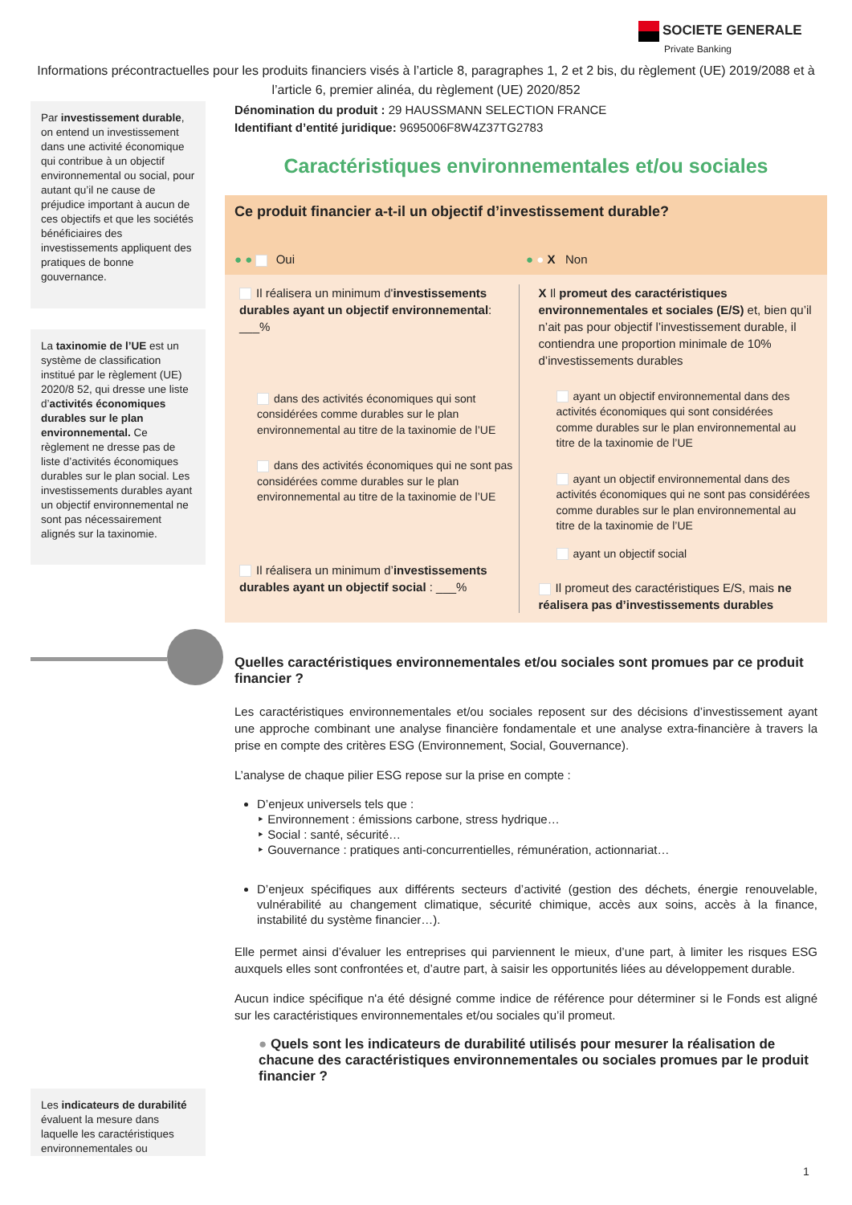SOCIETE GENERALE
Private Banking
Informations précontractuelles pour les produits financiers visés à l’article 8, paragraphes 1, 2 et 2 bis, du règlement (UE) 2019/2088 et à l’article 6, premier alinéa, du règlement (UE) 2020/852
Par investissement durable, on entend un investissement dans une activité économique qui contribue à un objectif environnemental ou social, pour autant qu’il ne cause de préjudice important à aucun de ces objectifs et que les sociétés bénéficiaires des investissements appliquent des pratiques de bonne gouvernance.
La taxinomie de l’UE est un système de classification institué par le règlement (UE) 2020/8 52, qui dresse une liste d’activités économiques durables sur le plan environnemental. Ce règlement ne dresse pas de liste d’activités économiques durables sur le plan social. Les investissements durables ayant un objectif environnemental ne sont pas nécessairement alignés sur la taxinomie.
Les indicateurs de durabilité évaluent la mesure dans laquelle les caractéristiques environnementales ou
Dénomination du produit : 29 HAUSSMANN SELECTION FRANCE
Identifiant d’entité juridique: 9695006F8W4Z37TG2783
Caractéristiques environnementales et/ou sociales
Ce produit financier a-t-il un objectif d’investissement durable?
● ● Oui ● ● X Non
Il réalisera un minimum d'investissements durables ayant un objectif environnemental: ___%
dans des activités économiques qui sont considérées comme durables sur le plan environnemental au titre de la taxinomie de l’UE
dans des activités économiques qui ne sont pas considérées comme durables sur le plan environnemental au titre de la taxinomie de l’UE
Il réalisera un minimum d’investissements durables ayant un objectif social : ___%
X Il promeut des caractéristiques environnementales et sociales (E/S) et, bien qu’il n’ait pas pour objectif l’investissement durable, il contiendra une proportion minimale de 10% d’investissements durables
ayant un objectif environnemental dans des activités économiques qui sont considérées comme durables sur le plan environnemental au titre de la taxinomie de l’UE
ayant un objectif environnemental dans des activités économiques qui ne sont pas considérées comme durables sur le plan environnemental au titre de la taxinomie de l’UE
ayant un objectif social
Il promeut des caractéristiques E/S, mais ne réalisera pas d’investissements durables
Quelles caractéristiques environnementales et/ou sociales sont promues par ce produit financier ?
Les caractéristiques environnementales et/ou sociales reposent sur des décisions d’investissement ayant une approche combinant une analyse financière fondamentale et une analyse extra-financière à travers la prise en compte des critères ESG (Environnement, Social, Gouvernance).
L’analyse de chaque pilier ESG repose sur la prise en compte :
D’enjeux universels tels que :
‣ Environnement : émissions carbone, stress hydrique…
‣ Social : santé, sécurité…
‣ Gouvernance : pratiques anti-concurrentielles, rémunération, actionnariat…
D’enjeux spécifiques aux différents secteurs d’activité (gestion des déchets, énergie renouvelable, vulnérabilité au changement climatique, sécurité chimique, accès aux soins, accès à la finance, instabilité du système financier…).
Elle permet ainsi d’évaluer les entreprises qui parviennent le mieux, d’une part, à limiter les risques ESG auxquels elles sont confrontées et, d’autre part, à saisir les opportunités liées au développement durable.
Aucun indice spécifique n'a été désigné comme indice de référence pour déterminer si le Fonds est aligné sur les caractéristiques environnementales et/ou sociales qu’il promeut.
● Quels sont les indicateurs de durabilité utilisés pour mesurer la réalisation de chacune des caractéristiques environnementales ou sociales promues par le produit financier ?
1